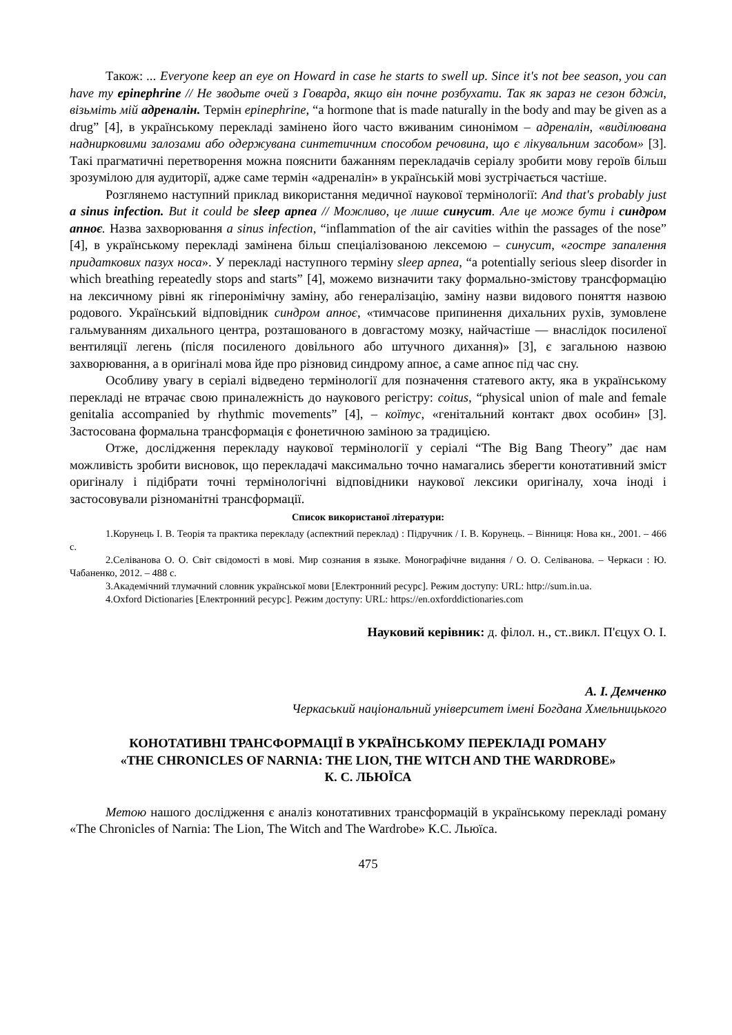Також: ... Everyone keep an eye on Howard in case he starts to swell up. Since it's not bee season, you can have my epinephrine // Не зводьте очей з Говарда, якщо він почне розбухати. Так як зараз не сезон бджіл, візьміть мій адреналін. Термін epinephrine, “a hormone that is made naturally in the body and may be given as a drug” [4], в українському перекладі замінено його часто вживаним синонімом – адреналін, «виділювана наднирковими залозами або одержувана синтетичним способом речовина, що є лікувальним засобом» [3]. Такі прагматичні перетворення можна пояснити бажанням перекладачів серіалу зробити мову героїв більш зрозумілою для аудиторії, адже саме термін «адреналін» в українській мові зустрічається частіше.
Розглянемо наступний приклад використання медичної наукової термінології: And that's probably just a sinus infection. But it could be sleep apnea // Можливо, це лише синусит. Але це може бути і синдром апноє. Назва захворювання a sinus infection, “inflammation of the air cavities within the passages of the nose” [4], в українському перекладі замінена більш спеціалізованою лексемою – синусит, «гостре запалення придаткових пазух носа». У перекладі наступного терміну sleep apnea, “a potentially serious sleep disorder in which breathing repeatedly stops and starts” [4], можемо визначити таку формально-змістову трансформацію на лексичному рівні як гіперонімічну заміну, або генералізацію, заміну назви видового поняття назвою родового. Український відповідник синдром апноє, «тимчасове припинення дихальних рухів, зумовлене гальмуванням дихального центра, розташованого в довгастому мозку, найчастіше — внаслідок посиленої вентиляції легень (після посиленого довільного або штучного дихання)» [3], є загальною назвою захворювання, а в оригіналі мова йде про різновид синдрому апноє, а саме апноє під час сну.
Особливу увагу в серіалі відведено термінології для позначення статевого акту, яка в українському перекладі не втрачає свою приналежність до наукового регістру: coitus, “physical union of male and female genitalia accompanied by rhythmic movements” [4], – коїтус, «генітальний контакт двох особин» [3]. Застосована формальна трансформація є фонетичною заміною за традицією.
Отже, дослідження перекладу наукової термінології у серіалі “The Big Bang Theory” дає нам можливість зробити висновок, що перекладачі максимально точно намагались зберегти конотативний зміст оригіналу і підібрати точні термінологічні відповідники наукової лексики оригіналу, хоча іноді і застосовували різноманітні трансформації.
Список використаної літератури:
1.Корунець І. В. Теорія та практика перекладу (аспектний переклад) : Підручник / І. В. Корунець. – Вінниця: Нова кн., 2001. – 466 с.
2.Селіванова О. О. Світ свідомості в мові. Мир сознания в языке. Монографічне видання / О. О. Селіванова. – Черкаси : Ю. Чабаненко, 2012. – 488 с.
3.Академічний тлумачний словник української мови [Електронний ресурс]. Режим доступу: URL: http://sum.in.ua.
4.Oxford Dictionaries [Електронний ресурс]. Режим доступу: URL: https://en.oxforddictionaries.com
Науковий керівник: д. філол. н., ст..викл. П'єцух О. І.
А. І. Демченко
Черкаський національний університет імені Богдана Хмельницького
КОНОТАТИВНІ ТРАНСФОРМАЦІЇ В УКРАЇНСЬКОМУ ПЕРЕКЛАДІ РОМАНУ
«THE CHRONICLES OF NARNIA: THE LION, THE WITCH AND THE WARDROBE»
К. С. ЛЬЮЇСА
Метою нашого дослідження є аналіз конотативних трансформацій в українському перекладі роману «The Chronicles of Narnia: The Lion, The Witch and The Wardrobe» К.С. Льюїса.
475